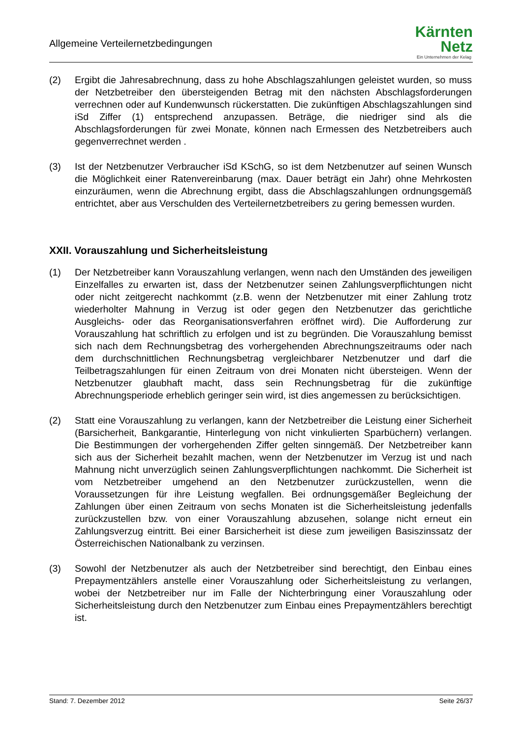Allgemeine Verteilernetzbedingungen
Kärnten
Netz
Ein Unternehmen der Kelag
(2) Ergibt die Jahresabrechnung, dass zu hohe Abschlagszahlungen geleistet wurden, so muss der Netzbetreiber den übersteigenden Betrag mit den nächsten Abschlags­forderungen verrechnen oder auf Kundenwunsch rückerstatten. Die zukünftigen Ab­schlagszahlungen sind iSd Ziffer (1) entsprechend anzupassen. Beträge, die niedri­ger sind als die Abschlagsforderungen für zwei Monate, können nach Ermessen des Netzbetreibers auch gegenverrechnet werden .
(3) Ist der Netzbenutzer Verbraucher iSd KSchG, so ist dem Netzbenutzer auf seinen Wunsch die Möglichkeit einer Ratenvereinbarung (max. Dauer beträgt ein Jahr) ohne Mehrkosten einzuräumen, wenn die Abrechnung ergibt, dass die Abschlagszahlun­gen ordnungsgemäß entrichtet, aber aus Verschulden des Verteilernetzbetreibers zu gering bemessen wurden.
XXII. Vorauszahlung und Sicherheitsleistung
(1) Der Netzbetreiber kann Vorauszahlung verlangen, wenn nach den Umständen des jeweiligen Einzelfalles zu erwarten ist, dass der Netzbenutzer seinen Zahlungsver­pflichtungen nicht oder nicht zeitgerecht nachkommt (z.B. wenn der Netzbenutzer mit einer Zahlung trotz wiederholter Mahnung in Verzug ist oder gegen den Netzbenut­zer das gerichtliche Ausgleichs- oder das Reorganisationsverfahren eröffnet wird). Die Aufforderung zur Vorauszahlung hat schriftlich zu erfolgen und ist zu begründen. Die Vorauszahlung bemisst sich nach dem Rechnungsbetrag des vorhergehenden Abrechnungszeitraums oder nach dem durchschnittlichen Rechnungsbetrag ver­gleichbarer Netzbenutzer und darf die Teilbetragszahlungen für einen Zeitraum von drei Monaten nicht übersteigen. Wenn der Netzbenutzer glaubhaft macht, dass sein Rechnungsbetrag für die zukünftige Abrechnungsperiode erheblich geringer sein wird, ist dies angemessen zu berücksichtigen.
(2) Statt eine Vorauszahlung zu verlangen, kann der Netzbetreiber die Leistung einer Sicherheit (Barsicherheit, Bankgarantie, Hinterlegung von nicht vinkulierten Sparbü­chern) verlangen. Die Bestimmungen der vorhergehenden Ziffer gelten sinngemäß. Der Netzbetreiber kann sich aus der Sicherheit bezahlt machen, wenn der Netzbe­nutzer im Verzug ist und nach Mahnung nicht unverzüglich seinen Zahlungsverpflich­tungen nachkommt. Die Sicherheit ist vom Netzbetreiber umgehend an den Netzbe­nutzer zurückzustellen, wenn die Voraussetzungen für ihre Leistung wegfallen. Bei ordnungsgemäßer Begleichung der Zahlungen über einen Zeitraum von sechs Mo­naten ist die Sicherheitsleistung jedenfalls zurückzustellen bzw. von einer Voraus­zahlung abzusehen, solange nicht erneut ein Zahlungsverzug eintritt. Bei einer Bar­sicherheit ist diese zum jeweiligen Basiszinssatz der Österreichischen Nationalbank zu verzinsen.
(3) Sowohl der Netzbenutzer als auch der Netzbetreiber sind berechtigt, den Einbau ei­nes Prepaymentzählers anstelle einer Vorauszahlung oder Sicherheitsleistung zu verlangen, wobei der Netzbetreiber nur im Falle der Nichterbringung einer Voraus­zahlung oder Sicherheitsleistung durch den Netzbenutzer zum Einbau eines Pre­paymentzählers berechtigt ist.
Stand: 7. Dezember 2012 Seite 26/37